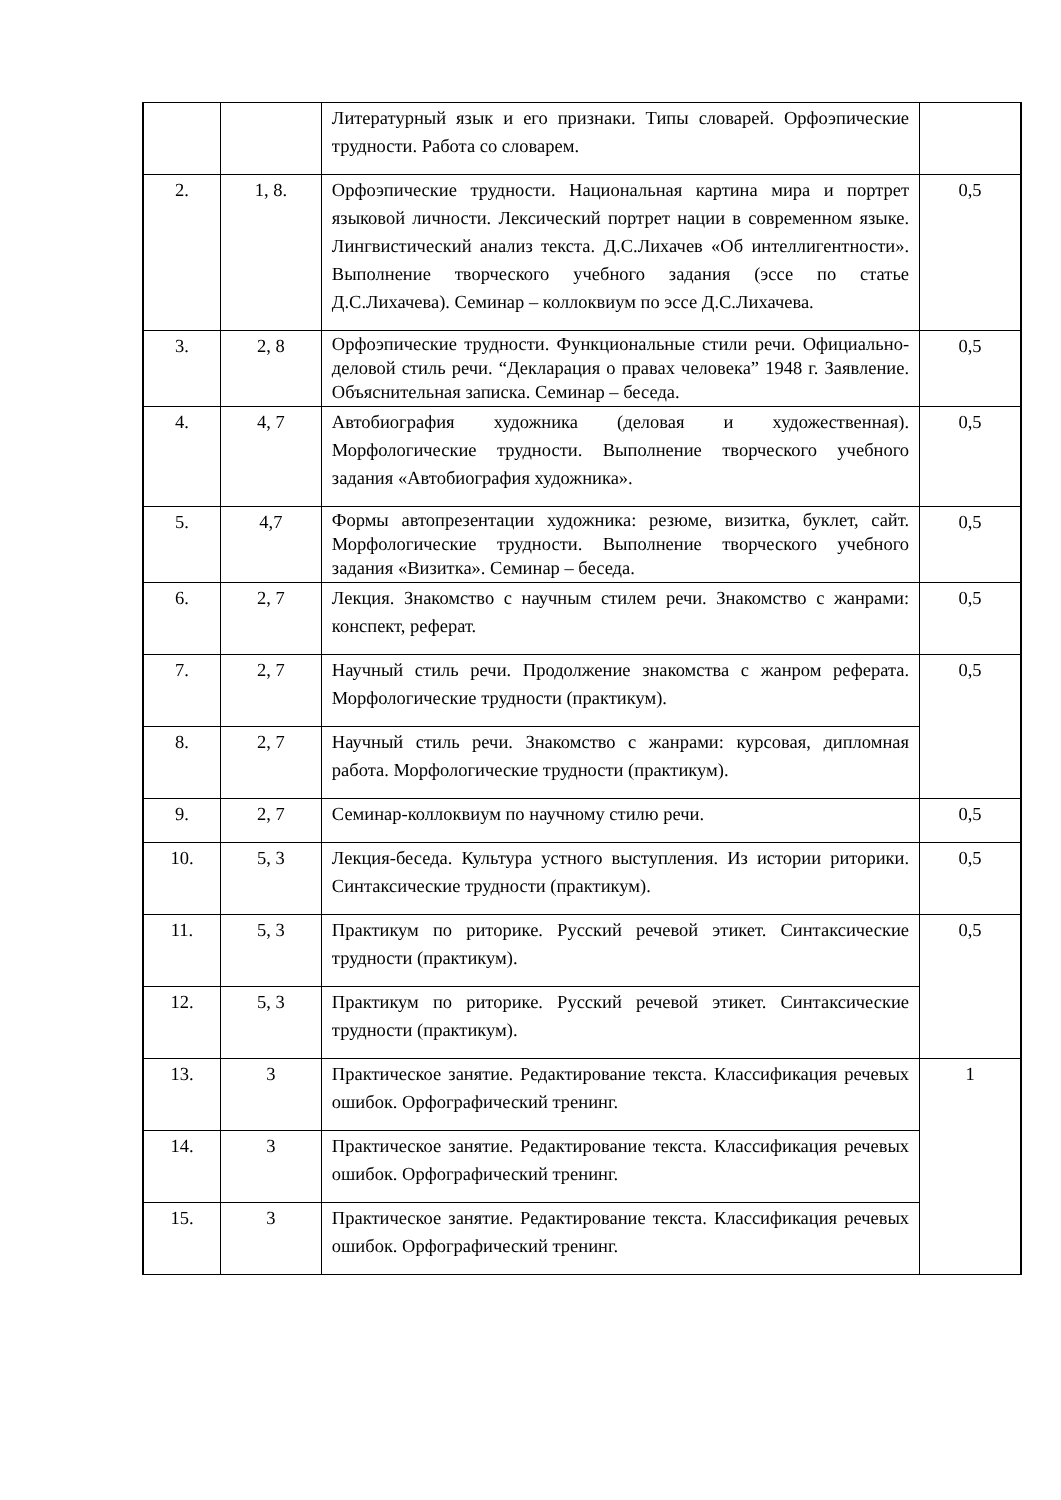| | | Литературный язык и его признаки. Типы словарей. Орфоэпические трудности. Работа со словарем. | |
| 2. | 1, 8. | Орфоэпические трудности. Национальная картина мира и портрет языковой личности. Лексический портрет нации в современном языке. Лингвистический анализ текста. Д.С.Лихачев «Об интеллигентности». Выполнение творческого учебного задания (эссе по статье Д.С.Лихачева). Семинар – коллоквиум по эссе Д.С.Лихачева. | 0,5 |
| 3. | 2, 8 | Орфоэпические трудности. Функциональные стили речи. Официально-деловой стиль речи. “Декларация о правах человека” 1948 г. Заявление. Объяснительная записка. Семинар – беседа. | 0,5 |
| 4. | 4, 7 | Автобиография художника (деловая и художественная). Морфологические трудности. Выполнение творческого учебного задания «Автобиография художника». | 0,5 |
| 5. | 4,7 | Формы автопрезентации художника: резюме, визитка, буклет, сайт. Морфологические трудности. Выполнение творческого учебного задания «Визитка». Семинар – беседа. | 0,5 |
| 6. | 2, 7 | Лекция. Знакомство с научным стилем речи. Знакомство с жанрами: конспект, реферат. | 0,5 |
| 7. | 2, 7 | Научный стиль речи. Продолжение знакомства с жанром реферата. Морфологические трудности (практикум). | 0,5 |
| 8. | 2, 7 | Научный стиль речи. Знакомство с жанрами: курсовая, дипломная работа. Морфологические трудности (практикум). | |
| 9. | 2, 7 | Семинар-коллоквиум по научному стилю речи. | 0,5 |
| 10. | 5, 3 | Лекция-беседа. Культура устного выступления. Из истории риторики. Синтаксические трудности (практикум). | 0,5 |
| 11. | 5, 3 | Практикум по риторике. Русский речевой этикет. Синтаксические трудности (практикум). | 0,5 |
| 12. | 5, 3 | Практикум по риторике. Русский речевой этикет. Синтаксические трудности (практикум). | |
| 13. | 3 | Практическое занятие. Редактирование текста. Классификация речевых ошибок. Орфографический тренинг. | 1 |
| 14. | 3 | Практическое занятие. Редактирование текста. Классификация речевых ошибок. Орфографический тренинг. | |
| 15. | 3 | Практическое занятие. Редактирование текста. Классификация речевых ошибок. Орфографический тренинг. | |